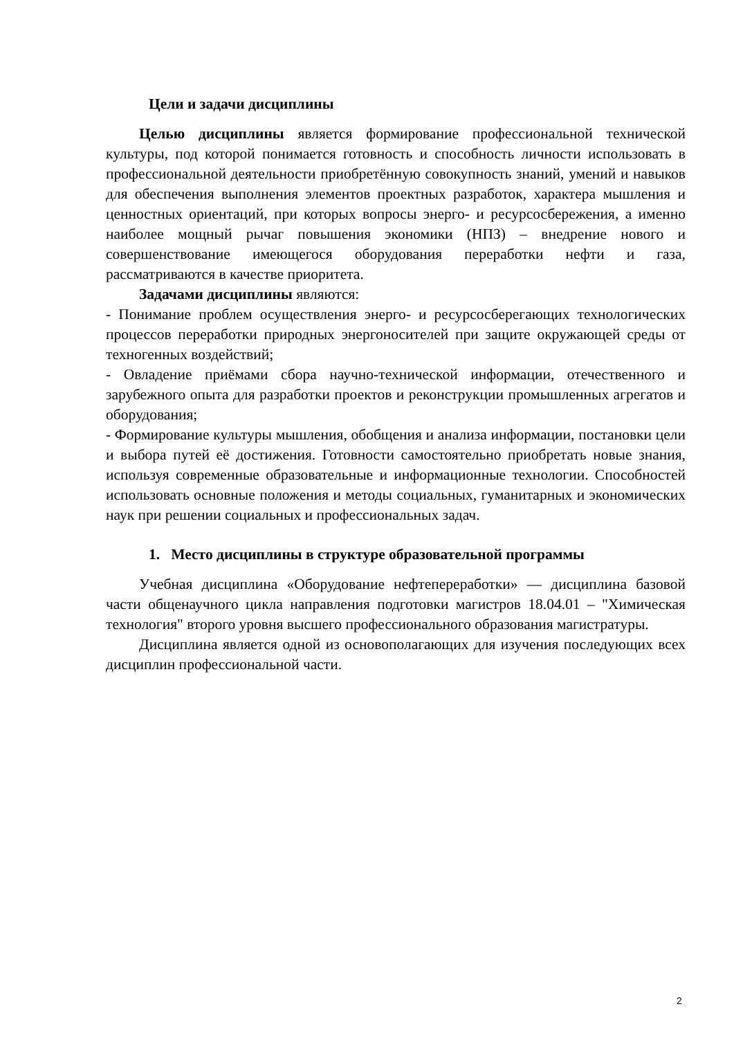Цели и задачи дисциплины
Целью дисциплины является формирование профессиональной технической культуры, под которой понимается готовность и способность личности использовать в профессиональной деятельности приобретённую совокупность знаний, умений и навыков для обеспечения выполнения элементов проектных разработок, характера мышления и ценностных ориентаций, при которых вопросы энерго- и ресурсосбережения, а именно наиболее мощный рычаг повышения экономики (НПЗ) – внедрение нового и совершенствование имеющегося оборудования переработки нефти и газа, рассматриваются в качестве приоритета.
Задачами дисциплины являются:
- Понимание проблем осуществления энерго- и ресурсосберегающих технологических процессов переработки природных энергоносителей при защите окружающей среды от техногенных воздействий;
- Овладение приёмами сбора научно-технической информации, отечественного и зарубежного опыта для разработки проектов и реконструкции промышленных агрегатов и оборудования;
- Формирование культуры мышления, обобщения и анализа информации, постановки цели и выбора путей её достижения. Готовности самостоятельно приобретать новые знания, используя современные образовательные и информационные технологии. Способностей использовать основные положения и методы социальных, гуманитарных и экономических наук при решении социальных и профессиональных задач.
1. Место дисциплины в структуре образовательной программы
Учебная дисциплина «Оборудование нефтепереработки» — дисциплина базовой части общенаучного цикла направления подготовки магистров 18.04.01 – "Химическая технология" второго уровня высшего профессионального образования магистратуры.
Дисциплина является одной из основополагающих для изучения последующих всех дисциплин профессиональной части.
2